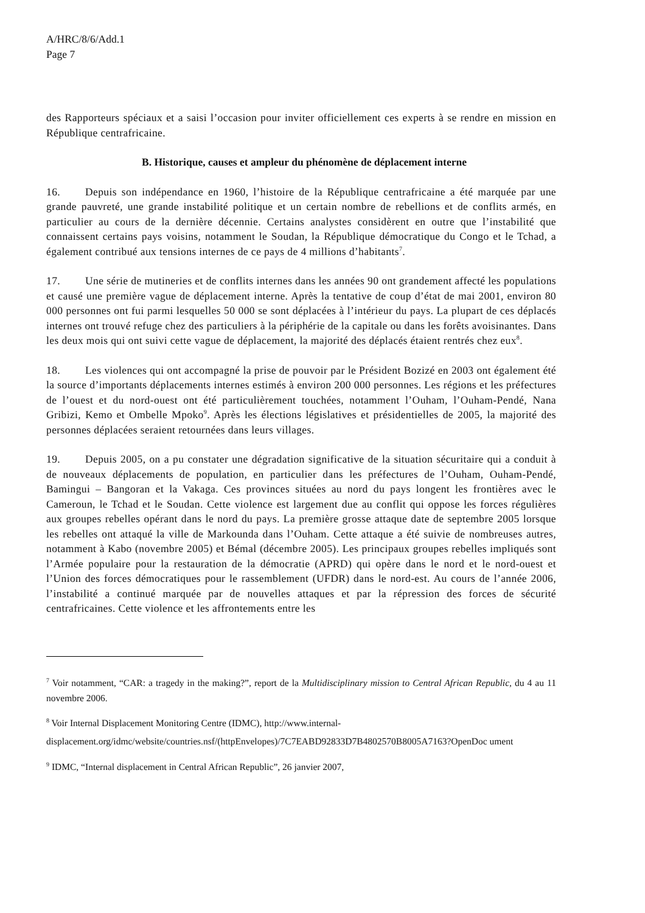A/HRC/8/6/Add.1
Page 7
des Rapporteurs spéciaux et a saisi l’occasion pour inviter officiellement ces experts à se rendre en mission en République centrafricaine.
B. Historique, causes et ampleur du phénomène de déplacement interne
16. Depuis son indépendance en 1960, l’histoire de la République centrafricaine a été marquée par une grande pauvreté, une grande instabilité politique et un certain nombre de rebellions et de conflits armés, en particulier au cours de la dernière décennie. Certains analystes considèrent en outre que l’instabilité que connaissent certains pays voisins, notamment le Soudan, la République démocratique du Congo et le Tchad, a également contribué aux tensions internes de ce pays de 4 millions d’habitants<sup>7</sup>.
17. Une série de mutineries et de conflits internes dans les années 90 ont grandement affecté les populations et causé une première vague de déplacement interne. Après la tentative de coup d’état de mai 2001, environ 80 000 personnes ont fui parmi lesquelles 50 000 se sont déplacées à l’intérieur du pays. La plupart de ces déplacés internes ont trouvé refuge chez des particuliers à la périphérie de la capitale ou dans les forêts avoisinantes. Dans les deux mois qui ont suivi cette vague de déplacement, la majorité des déplacés étaient rentrés chez eux<sup>8</sup>.
18. Les violences qui ont accompagné la prise de pouvoir par le Président Bozizé en 2003 ont également été la source d’importants déplacements internes estimés à environ 200 000 personnes. Les régions et les préfectures de l’ouest et du nord-ouest ont été particulièrement touchées, notamment l’Ouham, l’Ouham-Pendé, Nana Gribizi, Kemo et Ombelle Mpoko<sup>9</sup>. Après les élections législatives et présidentielles de 2005, la majorité des personnes déplacées seraient retournées dans leurs villages.
19. Depuis 2005, on a pu constater une dégradation significative de la situation sécuritaire qui a conduit à de nouveaux déplacements de population, en particulier dans les préfectures de l’Ouham, Ouham-Pendé, Bamingui – Bangoran et la Vakaga. Ces provinces situées au nord du pays longent les frontières avec le Cameroun, le Tchad et le Soudan. Cette violence est largement due au conflit qui oppose les forces régulières aux groupes rebelles opérant dans le nord du pays. La première grosse attaque date de septembre 2005 lorsque les rebelles ont attaqué la ville de Markounda dans l’Ouham. Cette attaque a été suivie de nombreuses autres, notamment à Kabo (novembre 2005) et Bémal (décembre 2005). Les principaux groupes rebelles impliqués sont l’Armée populaire pour la restauration de la démocratie (APRD) qui opère dans le nord et le nord-ouest et l’Union des forces démocratiques pour le rassemblement (UFDR) dans le nord-est. Au cours de l’année 2006, l’instabilité a continué marquée par de nouvelles attaques et par la répression des forces de sécurité centrafricaines. Cette violence et les affrontements entre les
<sup>7</sup> Voir notamment, “CAR: a tragedy in the making?”, report de la Multidisciplinary mission to Central African Republic, du 4 au 11 novembre 2006.
<sup>8</sup> Voir Internal Displacement Monitoring Centre (IDMC), http://www.internal-
displacement.org/idmc/website/countries.nsf/(httpEnvelopes)/7C7EABD92833D7B4802570B8005A7163?OpenDoc ument
<sup>9</sup> IDMC, “Internal displacement in Central African Republic”, 26 janvier 2007,